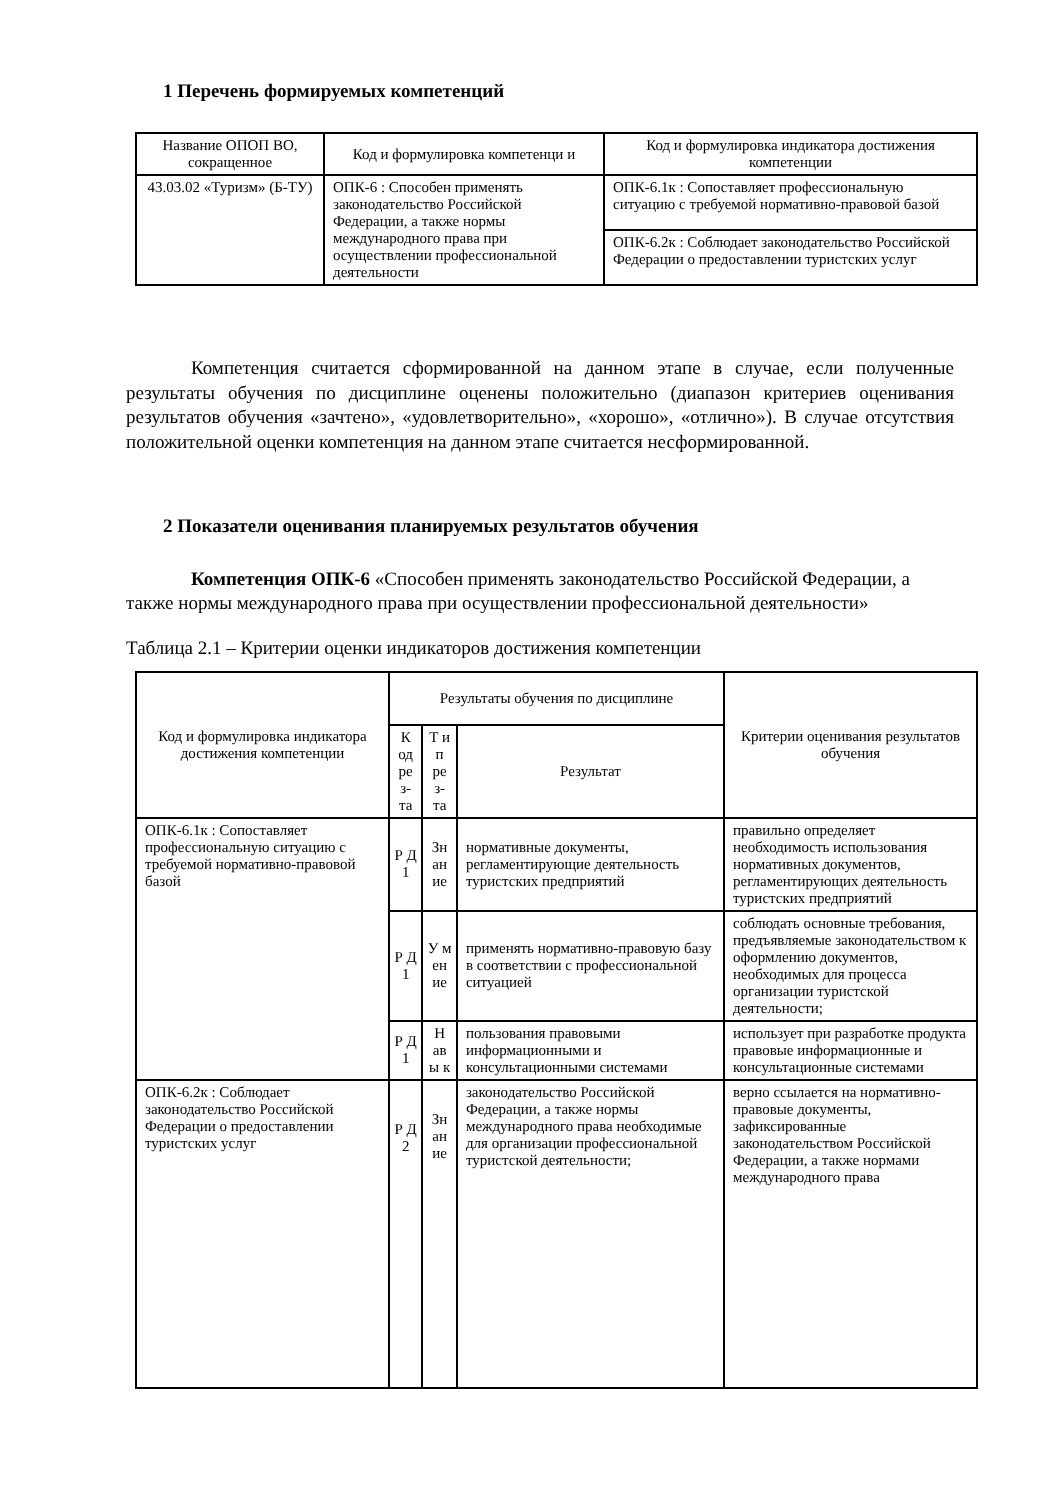1 Перечень формируемых компетенций
| Название ОПОП ВО, сокращенное | Код и формулировка компетенци и | Код и формулировка индикатора достижения компетенции |
| --- | --- | --- |
| 43.03.02 «Туризм» (Б-ТУ) | ОПК-6 : Способен применять законодательство Российской Федерации, а также нормы международного права при осуществлении профессиональной деятельности | ОПК-6.1к : Сопоставляет профессиональную ситуацию с требуемой нормативно-правовой базой |
| | | ОПК-6.2к : Соблюдает законодательство Российской Федерации о предоставлении туристских услуг |
Компетенция считается сформированной на данном этапе в случае, если полученные результаты обучения по дисциплине оценены положительно (диапазон критериев оценивания результатов обучения «зачтено», «удовлетворительно», «хорошо», «отлично»). В случае отсутствия положительной оценки компетенция на данном этапе считается несформированной.
2 Показатели оценивания планируемых результатов обучения
Компетенция ОПК-6 «Способен применять законодательство Российской Федерации, а также нормы международного права при осуществлении профессиональной деятельности»
Таблица 2.1 – Критерии оценки индикаторов достижения компетенции
| Код и формулировка индикатора достижения компетенции | Результаты обучения по дисциплине | | | Критерии оценивания результатов обучения |
| --- | --- | --- | --- | --- |
| | К од ре з- та | Т и п ре з- та | Результат | |
| ОПК-6.1к : Сопоставляет профессиональную ситуацию с требуемой нормативно-правовой базой | Р Д 1 | Зн ан ие | нормативные документы, регламентирующие деятельность туристских предприятий | правильно определяет необходимость использования нормативных документов, регламентирующих деятельность туристских предприятий |
| | Р Д 1 | У м ен ие | применять нормативно-правовую базу в соответствии с профессиональной ситуацией | соблюдать основные требования, предъявляемые законодательством к оформлению документов, необходимых для процесса организации туристской деятельности; |
| | Р Д 1 | Н ав ы к | пользования правовыми информационными и консультационными системами | использует при разработке продукта правовые информационные и консультационные системами |
| ОПК-6.2к : Соблюдает законодательство Российской Федерации о предоставлении туристских услуг | Р Д 2 | Зн ан ие | законодательство Российской Федерации, а также нормы международного права необходимые для организации профессиональной туристской деятельности; | верно ссылается на нормативно-правовые документы, зафиксированные законодательством Российской Федерации, а также нормами международного права |